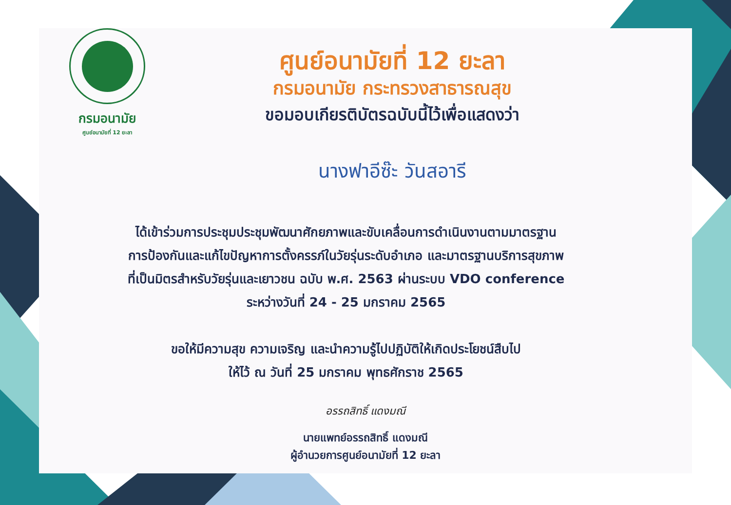กรมอนามัย
ศูนย์อนามัยที่ 12 ยะลา
ศูนย์อนามัยที่ 12 ยะลา
กรมอนามัย กระทรวงสาธารณสุข
ขอมอบเกียรติบัตรฉบับนี้ไว้เพื่อแสดงว่า
นางฟาอีซ๊ะ วันสอารี
ได้เข้าร่วมการประชุมประชุมพัฒนาศักยภาพและขับเคลื่อนการดำเนินงานตามมาตรฐาน
การป้องกันและแก้ไขปัญหาการตั้งครรภ์ในวัยรุ่นระดับอำเภอ และมาตรฐานบริการสุขภาพ
ที่เป็นมิตรสำหรับวัยรุ่นและเยาวชน ฉบับ พ.ศ. 2563 ผ่านระบบ VDO conference
ระหว่างวันที่ 24 - 25 มกราคม 2565
ขอให้มีความสุข ความเจริญ และนำความรู้ไปปฏิบัติให้เกิดประโยชน์สืบไป
ให้ไว้ ณ วันที่ 25 มกราคม พุทธศักราช 2565
อรรถสิทธิ์ แดงมณี
นายแพทย์อรรถสิทธิ์ แดงมณี
ผู้อำนวยการศูนย์อนามัยที่ 12 ยะลา